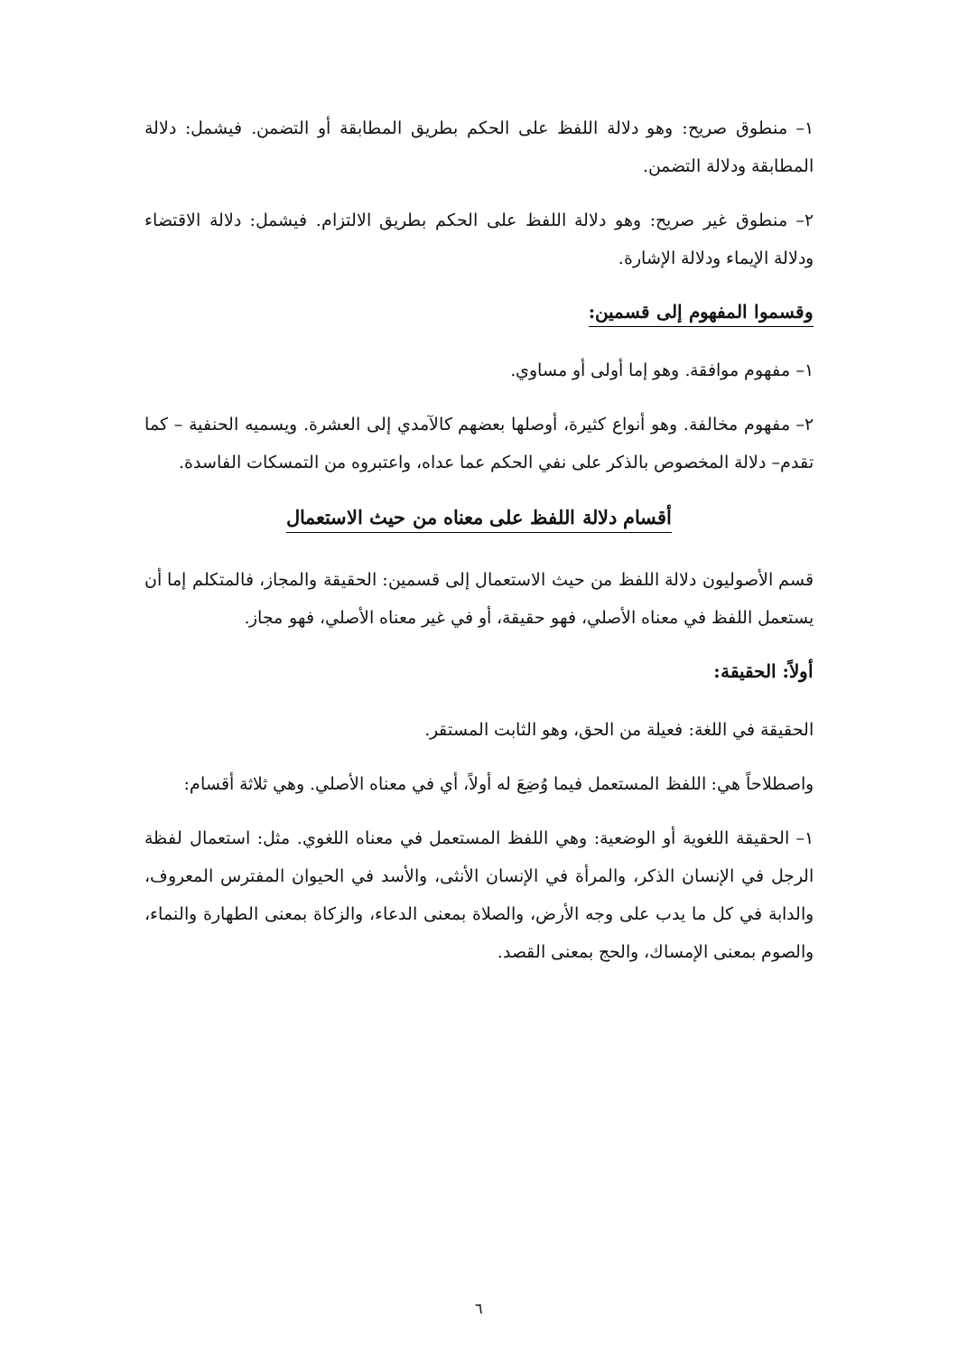١– منطوق صريح: وهو دلالة اللفظ على الحكم بطريق المطابقة أو التضمن. فيشمل: دلالة المطابقة ودلالة التضمن.
٢– منطوق غير صريح: وهو دلالة اللفظ على الحكم بطريق الالتزام. فيشمل: دلالة الاقتضاء ودلالة الإيماء ودلالة الإشارة.
وقسموا المفهوم إلى قسمين:
١– مفهوم موافقة. وهو إما أولى أو مساوي.
٢– مفهوم مخالفة. وهو أنواع كثيرة، أوصلها بعضهم كالآمدي إلى العشرة. ويسميه الحنفية – كما تقدم– دلالة المخصوص بالذكر على نفي الحكم عما عداه، واعتبروه من التمسكات الفاسدة.
أقسام دلالة اللفظ على معناه من حيث الاستعمال
قسم الأصوليون دلالة اللفظ من حيث الاستعمال إلى قسمين: الحقيقة والمجاز، فالمتكلم إما أن يستعمل اللفظ في معناه الأصلي، فهو حقيقة، أو في غير معناه الأصلي، فهو مجاز.
أولاً: الحقيقة:
الحقيقة في اللغة: فعيلة من الحق، وهو الثابت المستقر.
واصطلاحاً هي: اللفظ المستعمل فيما وُضِعَ له أولاً، أي في معناه الأصلي. وهي ثلاثة أقسام:
١– الحقيقة اللغوية أو الوضعية: وهي اللفظ المستعمل في معناه اللغوي. مثل: استعمال لفظة الرجل في الإنسان الذكر، والمرأة في الإنسان الأنثى، والأسد في الحيوان المفترس المعروف، والدابة في كل ما يدب على وجه الأرض، والصلاة بمعنى الدعاء، والزكاة بمعنى الطهارة والنماء، والصوم بمعنى الإمساك، والحج بمعنى القصد.
٦